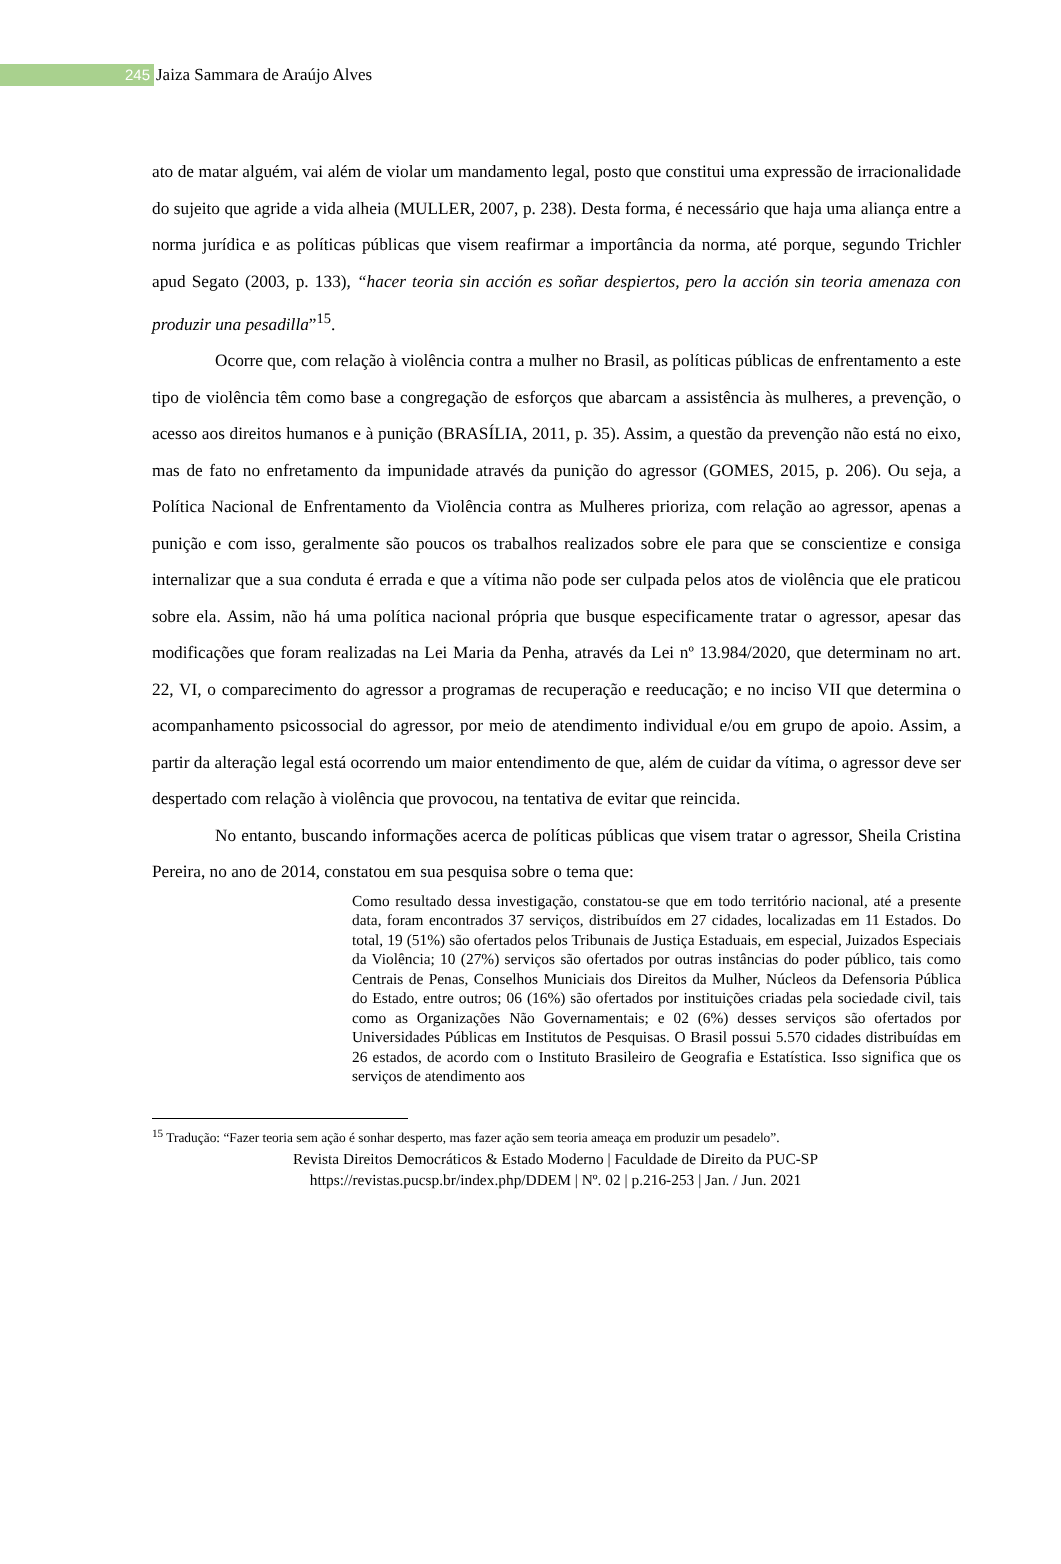245
Jaiza Sammara de Araújo Alves
ato de matar alguém, vai além de violar um mandamento legal, posto que constitui uma expressão de irracionalidade do sujeito que agride a vida alheia (MULLER, 2007, p. 238). Desta forma, é necessário que haja uma aliança entre a norma jurídica e as políticas públicas que visem reafirmar a importância da norma, até porque, segundo Trichler apud Segato (2003, p. 133), “hacer teoria sin acción es soñar despiertos, pero la acción sin teoria amenaza con produzir una pesadilla”<sup>15</sup>.
Ocorre que, com relação à violência contra a mulher no Brasil, as políticas públicas de enfrentamento a este tipo de violência têm como base a congregação de esforços que abarcam a assistência às mulheres, a prevenção, o acesso aos direitos humanos e à punição (BRASÍLIA, 2011, p. 35). Assim, a questão da prevenção não está no eixo, mas de fato no enfretamento da impunidade através da punição do agressor (GOMES, 2015, p. 206). Ou seja, a Política Nacional de Enfrentamento da Violência contra as Mulheres prioriza, com relação ao agressor, apenas a punição e com isso, geralmente são poucos os trabalhos realizados sobre ele para que se conscientize e consiga internalizar que a sua conduta é errada e que a vítima não pode ser culpada pelos atos de violência que ele praticou sobre ela. Assim, não há uma política nacional própria que busque especificamente tratar o agressor, apesar das modificações que foram realizadas na Lei Maria da Penha, através da Lei nº 13.984/2020, que determinam no art. 22, VI, o comparecimento do agressor a programas de recuperação e reeducação; e no inciso VII que determina o acompanhamento psicossocial do agressor, por meio de atendimento individual e/ou em grupo de apoio. Assim, a partir da alteração legal está ocorrendo um maior entendimento de que, além de cuidar da vítima, o agressor deve ser despertado com relação à violência que provocou, na tentativa de evitar que reincida.
No entanto, buscando informações acerca de políticas públicas que visem tratar o agressor, Sheila Cristina Pereira, no ano de 2014, constatou em sua pesquisa sobre o tema que:
Como resultado dessa investigação, constatou-se que em todo território nacional, até a presente data, foram encontrados 37 serviços, distribuídos em 27 cidades, localizadas em 11 Estados. Do total, 19 (51%) são ofertados pelos Tribunais de Justiça Estaduais, em especial, Juizados Especiais da Violência; 10 (27%) serviços são ofertados por outras instâncias do poder público, tais como Centrais de Penas, Conselhos Municiais dos Direitos da Mulher, Núcleos da Defensoria Pública do Estado, entre outros; 06 (16%) são ofertados por instituições criadas pela sociedade civil, tais como as Organizações Não Governamentais; e 02 (6%) desses serviços são ofertados por Universidades Públicas em Institutos de Pesquisas. O Brasil possui 5.570 cidades distribuídas em 26 estados, de acordo com o Instituto Brasileiro de Geografia e Estatística. Isso significa que os serviços de atendimento aos
<sup>15</sup> Tradução: “Fazer teoria sem ação é sonhar desperto, mas fazer ação sem teoria ameaça em produzir um pesadelo”.
Revista Direitos Democráticos & Estado Moderno | Faculdade de Direito da PUC-SP
https://revistas.pucsp.br/index.php/DDEM | Nº. 02 | p.216-253 | Jan. / Jun. 2021